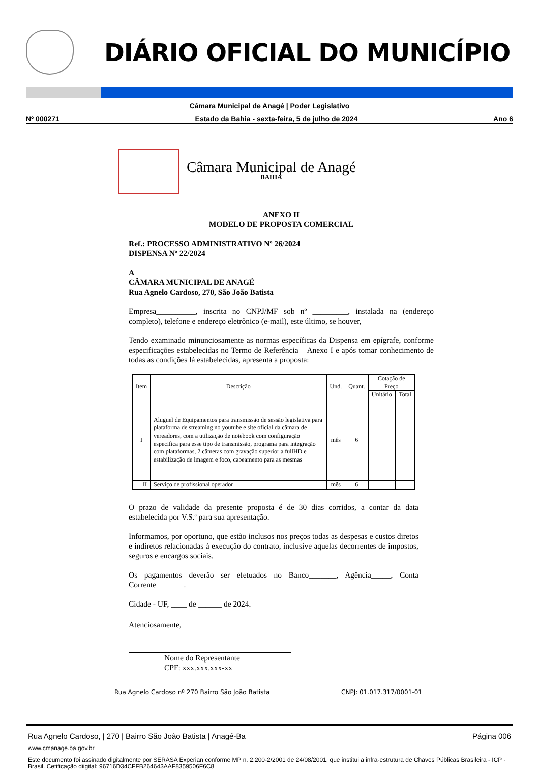DIÁRIO OFICIAL DO MUNICÍPIO
Câmara Municipal de Anagé | Poder Legislativo
Nº 000271 Estado da Bahia - sexta-feira, 5 de julho de 2024 Ano 6
Câmara Municipal de Anagé
BAHIA
ANEXO II
MODELO DE PROPOSTA COMERCIAL
Ref.: PROCESSO ADMINISTRATIVO Nº 26/2024
DISPENSA Nº 22/2024
A
CÂMARA MUNICIPAL DE ANAGÉ
Rua Agnelo Cardoso, 270, São João Batista
Empresa__________, inscrita no CNPJ/MF sob nº _________, instalada na (endereço completo), telefone e endereço eletrônico (e-mail), este último, se houver,
Tendo examinado minunciosamente as normas específicas da Dispensa em epígrafe, conforme especificações estabelecidas no Termo de Referência – Anexo I e após tomar conhecimento de todas as condições lá estabelecidas, apresenta a proposta:
| Item | Descrição | Und. | Quant. | Cotação de Preço | |
| --- | --- | --- | --- | --- | --- |
| | | | | Unitário | Total |
| I | Aluguel de Equipamentos para transmissão de sessão legislativa para plataforma de streaming no youtube e site oficial da câmara de vereadores, com a utilização de notebook com configuração especifica para esse tipo de transmissão, programa para integração com plataformas, 2 câmeras com gravação superior a fullHD e estabilização de imagem e foco, cabeamento para as mesmas | mês | 6 | | |
| II | Serviço de profissional operador | mês | 6 | | |
O prazo de validade da presente proposta é de 30 dias corridos, a contar da data estabelecida por V.S.ª para sua apresentação.
Informamos, por oportuno, que estão inclusos nos preços todas as despesas e custos diretos e indiretos relacionadas à execução do contrato, inclusive aquelas decorrentes de impostos, seguros e encargos sociais.
Os pagamentos deverão ser efetuados no Banco_______, Agência_____, Conta Corrente_______.
Cidade - UF, ____ de ______ de 2024.
Atenciosamente,
Nome do Representante
CPF: xxx.xxx.xxx-xx
Rua Agnelo Cardoso nº 270 Bairro São João Batista CNPJ: 01.017.317/0001-01
Rua Agnelo Cardoso, | 270 | Bairro São João Batista | Anagé-Ba Página 006
www.cmanage.ba.gov.br
Este documento foi assinado digitalmente por SERASA Experian conforme MP n. 2.200-2/2001 de 24/08/2001, que institui a infra-estrutura de Chaves Públicas Brasileira - ICP - Brasil. Cetificação diigital: 96716D34CFFB264643AAF8359506F6C8